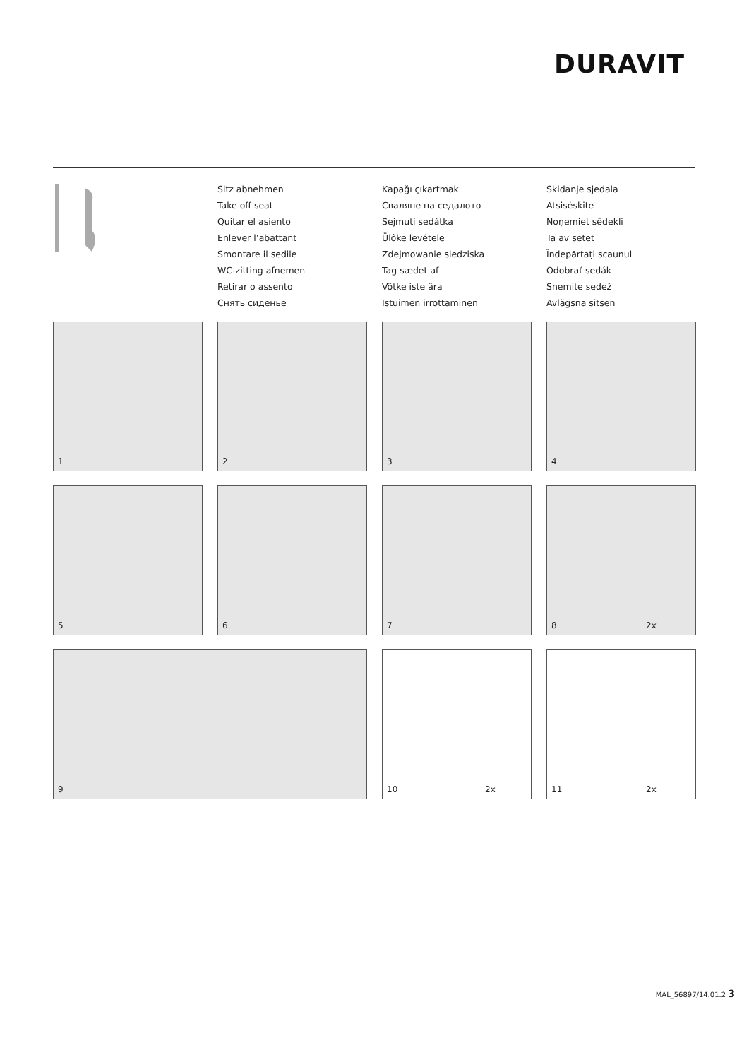DURAVIT
Sitz abnehmen
Take off seat
Quitar el asiento
Enlever l’abattant
Smontare il sedile
WC-zitting afnemen
Retirar o assento
Снять сиденье
Kapağı çıkartmak
Сваляне на седалото
Sejmutí sedátka
Ülőke levétele
Zdejmowanie siedziska
Tag sædet af
Võtke iste ära
Istuimen irrottaminen
Skidanje sjedala
Atsisėskite
Noņemiet sēdekli
Ta av setet
Îndepărtați scaunul
Odobrať sedák
Snemite sedež
Avlägsna sitsen
1
2
3
4
5
6
7
8 2x
9
10 2x
11 2x
MAL_56897/14.01.2 3